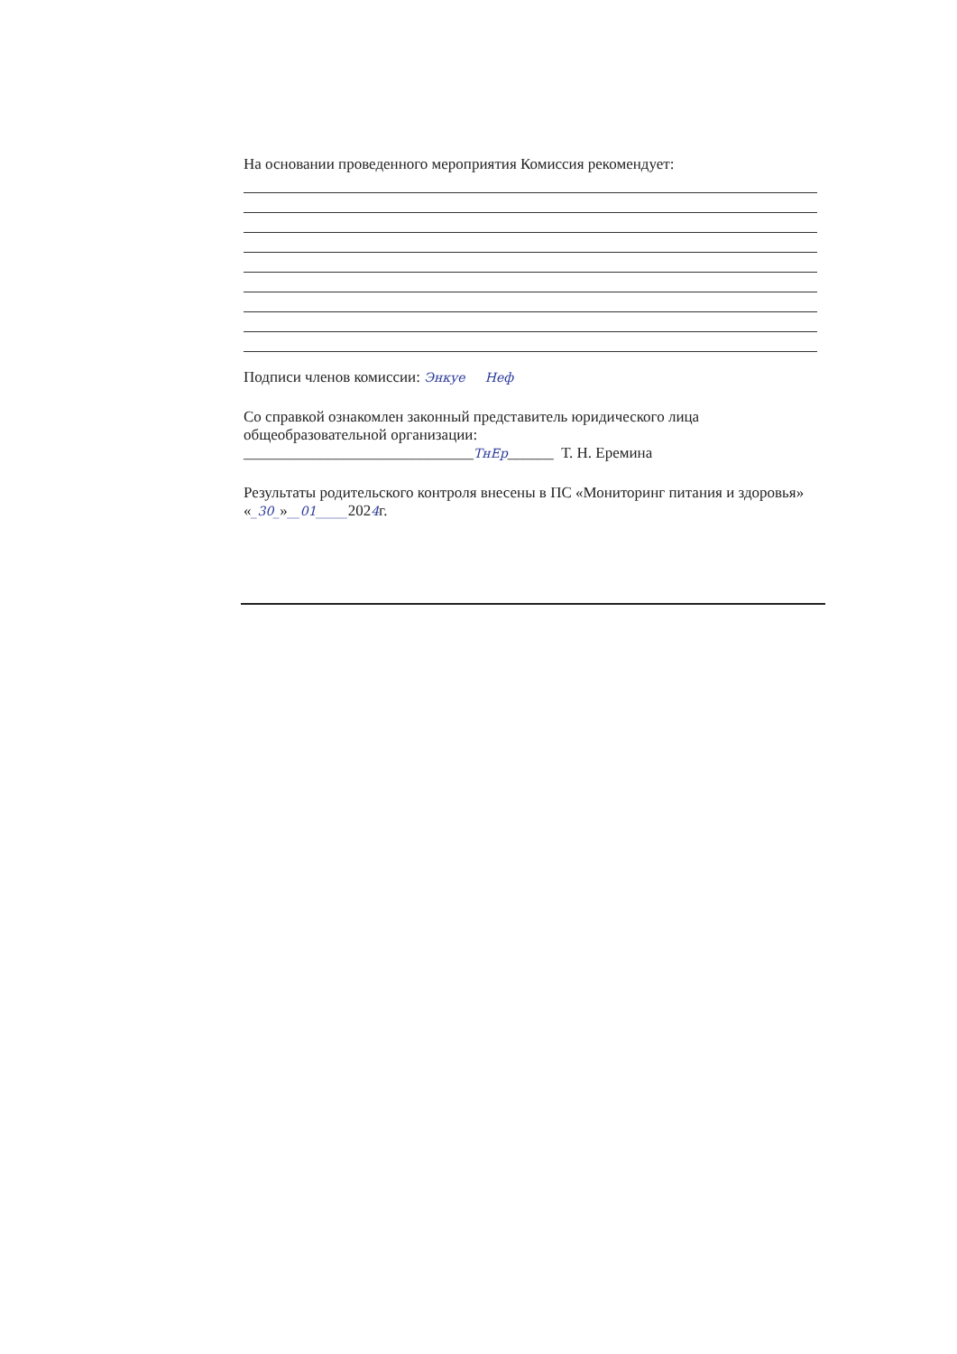На основании проведенного мероприятия Комиссия рекомендует:
Подписи членов комиссии: Энкуе Неф
Со справкой ознакомлен законный представитель юридического лица общеобразовательной организации:
______________________________ТнЕр______ Т. Н. Еремина
Результаты родительского контроля внесены в ПС «Мониторинг питания и здоровья» «_30_»__01_____2024г.